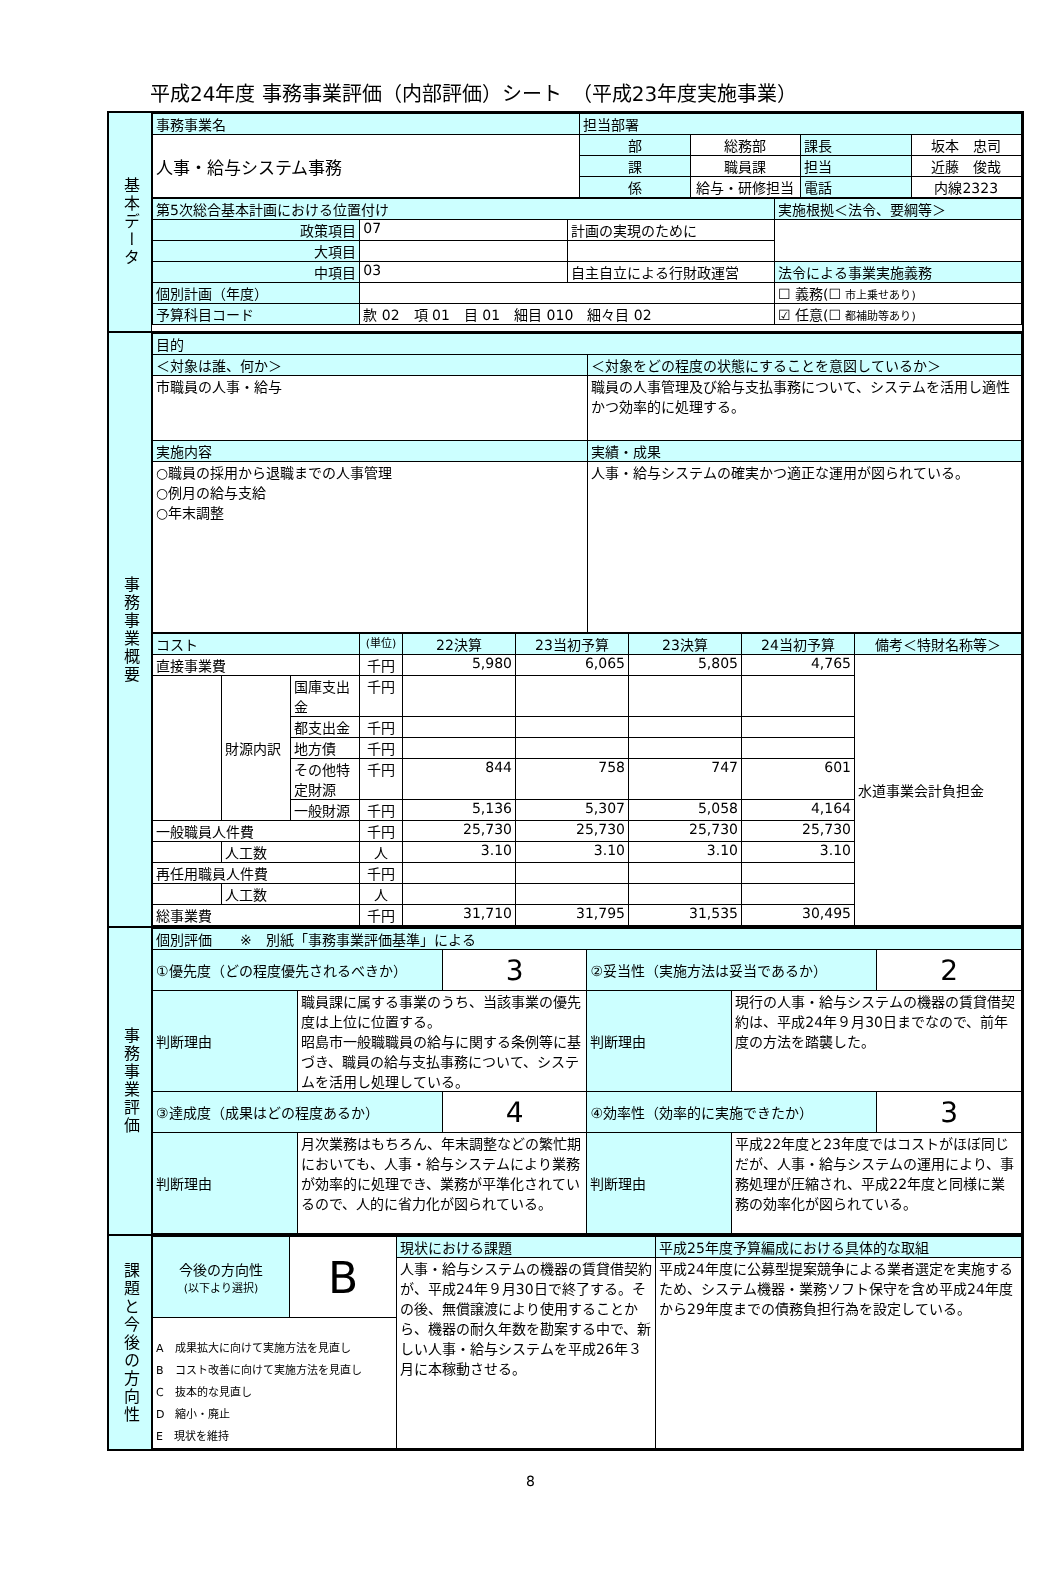平成24年度 事務事業評価（内部評価）シート　（平成23年度実施事業）
基本データ
| 事務事業名 | 担当部署 | | | |
| --- | --- | --- | --- | --- |
| 人事・給与システム事務 | 部 | 総務部 | 課長 | 坂本 忠司 |
| | 課 | 職員課 | 担当 | 近藤 俊哉 |
| | 係 | 給与・研修担当 | 電話 | 内線2323 |
| 第5次総合基本計画における位置付け | | | 実施根拠＜法令、要綱等＞ |
| --- | --- | --- | --- |
| 政策項目 | 07 | 計画の実現のために | |
| 大項目 | | | |
| 中項目 | 03 | 自主自立による行財政運営 | 法令による事業実施義務 |
| 個別計画（年度） | | | ☐ 義務(☐ 市上乗せあり) |
| 予算科目コード | 款 02 項 01 目 01 細目 010 細々目 02 | | ☑ 任意(☐ 都補助等あり) |
事務事業概要
| 目的 | |
| --- | --- |
| ＜対象は誰、何か＞ | ＜対象をどの程度の状態にすることを意図しているか＞ |
| 市職員の人事・給与 | 職員の人事管理及び給与支払事務について、システムを活用し適性かつ効率的に処理する。 |
| 実施内容 | 実績・成果 |
| ○職員の採用から退職までの人事管理 ○例月の給与支給 ○年末調整 | 人事・給与システムの確実かつ適正な運用が図られている。 |
| コスト | | | (単位) | 22決算 | 23当初予算 | 23決算 | 24当初予算 | 備考＜特財名称等＞ |
| --- | --- | --- | --- | --- | --- | --- | --- | --- |
| 直接事業費 | | | 千円 | 5,980 | 6,065 | 5,805 | 4,765 | 水道事業会計負担金 |
| | 財源内訳 | 国庫支出金 | 千円 | | | | | |
| | | 都支出金 | 千円 | | | | | |
| | | 地方債 | 千円 | | | | | |
| | | その他特定財源 | 千円 | 844 | 758 | 747 | 601 | |
| | | 一般財源 | 千円 | 5,136 | 5,307 | 5,058 | 4,164 | |
| 一般職員人件費 | | | 千円 | 25,730 | 25,730 | 25,730 | 25,730 | |
| | 人工数 | | 人 | 3.10 | 3.10 | 3.10 | 3.10 | |
| 再任用職員人件費 | | | 千円 | | | | | |
| | 人工数 | | 人 | | | | | |
| 総事業費 | | | 千円 | 31,710 | 31,795 | 31,535 | 30,495 | |
事務事業評価
| 個別評価 ※ 別紙「事務事業評価基準」による | | | | | |
| --- | --- | --- | --- | --- | --- |
| ①優先度（どの程度優先されるべきか） | | 3 | ②妥当性（実施方法は妥当であるか） | | 2 |
| 判断理由 | 職員課に属する事業のうち、当該事業の優先度は上位に位置する。 昭島市一般職職員の給与に関する条例等に基づき、職員の給与支払事務について、システムを活用し処理している。 | | 判断理由 | 現行の人事・給与システムの機器の賃貸借契約は、平成24年９月30日までなので、前年度の方法を踏襲した。 | |
| ③達成度（成果はどの程度あるか） | | 4 | ④効率性（効率的に実施できたか） | | 3 |
| 判断理由 | 月次業務はもちろん、年末調整などの繁忙期においても、人事・給与システムにより業務が効率的に処理でき、業務が平準化されているので、人的に省力化が図られている。 | | 判断理由 | 平成22年度と23年度ではコストがほぼ同じだが、人事・給与システムの運用により、事務処理が圧縮され、平成22年度と同様に業務の効率化が図られている。 | |
課題と今後の方向性
| 今後の方向性 (以下より選択) | B | 現状における課題 | 平成25年度予算編成における具体的な取組 |
| | | 人事・給与システムの機器の賃貸借契約が、平成24年９月30日で終了する。その後、無償譲渡により使用することから、機器の耐久年数を勘案する中で、新しい人事・給与システムを平成26年３月に本稼動させる。 | 平成24年度に公募型提案競争による業者選定を実施するため、システム機器・業務ソフト保守を含め平成24年度から29年度までの債務負担行為を設定している。 |
| A 成果拡大に向けて実施方法を見直し B コスト改善に向けて実施方法を見直し C 抜本的な見直し D 縮小・廃止 E 現状を維持 | | | |
8